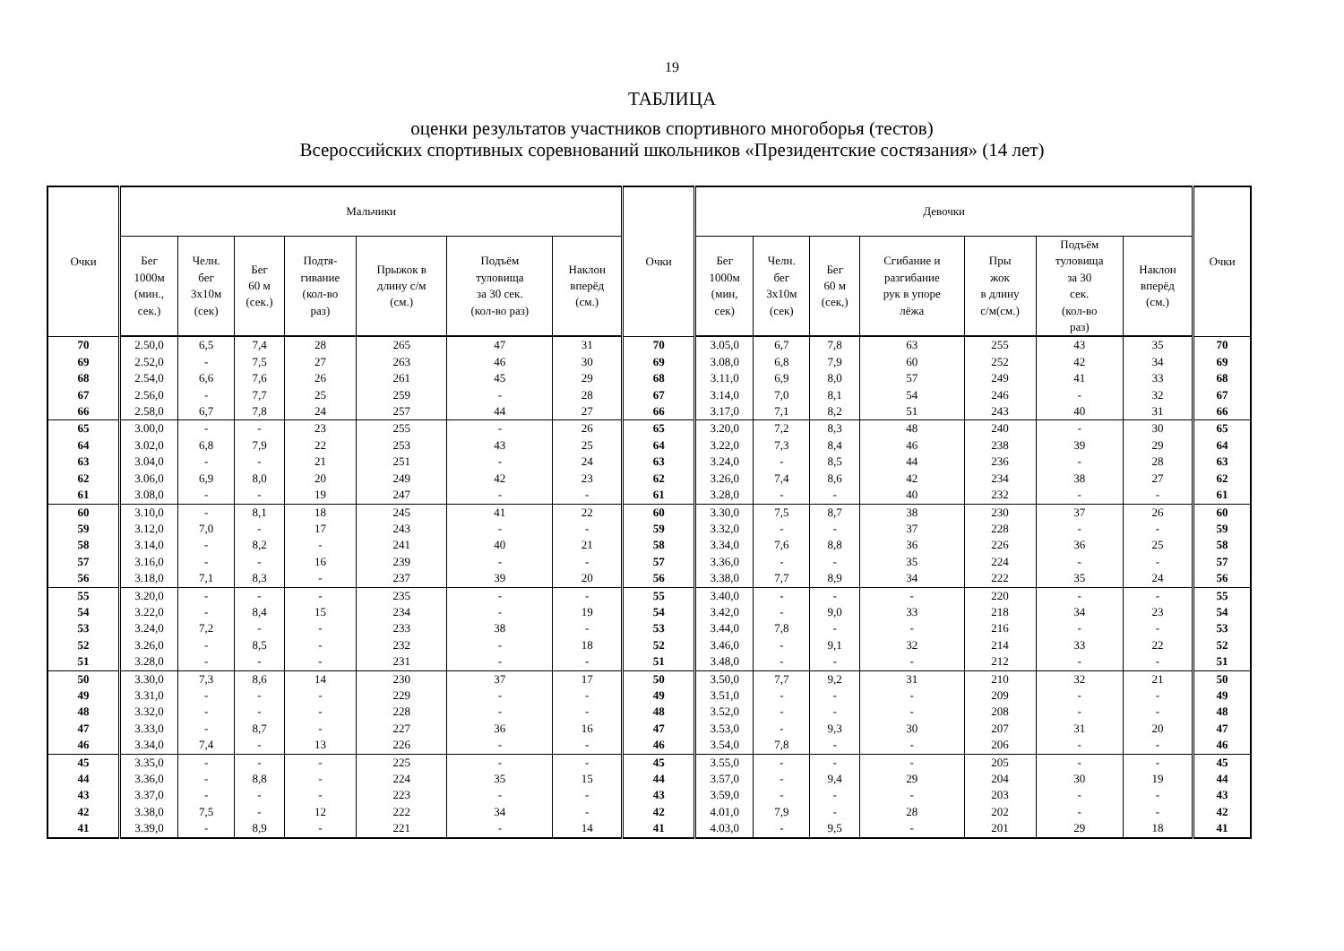19
ТАБЛИЦА
оценки результатов участников спортивного многоборья (тестов)
Всероссийских спортивных соревнований школьников «Президентские состязания» (14 лет)
| Очки | Мальчики | | | | | | | Очки | Девочки | | | | | | | Очки |
| --- | --- | --- | --- | --- | --- | --- | --- | --- | --- | --- | --- | --- | --- | --- | --- | --- |
| | Бег 1000м (мин., сек.) | Челн. бег 3х10м (сек) | Бег 60 м (сек.) | Подтя- гивание (кол-во раз) | Прыжок в длину с/м (см.) | Подъём туловища за 30 сек. (кол-во раз) | Наклон вперёд (см.) | | Бег 1000м (мин, сек) | Челн. бег 3х10м (сек) | Бег 60 м (сек,) | Сгибание и разгибание рук в упоре лёжа | Пры жок в длину с/м(см.) | Подъём туловища за 30 сек. (кол-во раз) | Наклон вперёд (см.) | |
| 70 | 2.50,0 | 6,5 | 7,4 | 28 | 265 | 47 | 31 | 70 | 3.05,0 | 6,7 | 7,8 | 63 | 255 | 43 | 35 | 70 |
| 69 | 2.52,0 | - | 7,5 | 27 | 263 | 46 | 30 | 69 | 3.08,0 | 6,8 | 7,9 | 60 | 252 | 42 | 34 | 69 |
| 68 | 2.54,0 | 6,6 | 7,6 | 26 | 261 | 45 | 29 | 68 | 3.11,0 | 6,9 | 8,0 | 57 | 249 | 41 | 33 | 68 |
| 67 | 2.56,0 | - | 7,7 | 25 | 259 | - | 28 | 67 | 3.14,0 | 7,0 | 8,1 | 54 | 246 | - | 32 | 67 |
| 66 | 2.58,0 | 6,7 | 7,8 | 24 | 257 | 44 | 27 | 66 | 3.17,0 | 7,1 | 8,2 | 51 | 243 | 40 | 31 | 66 |
| 65 | 3.00,0 | - | - | 23 | 255 | - | 26 | 65 | 3.20,0 | 7,2 | 8,3 | 48 | 240 | - | 30 | 65 |
| 64 | 3.02,0 | 6,8 | 7,9 | 22 | 253 | 43 | 25 | 64 | 3.22,0 | 7,3 | 8,4 | 46 | 238 | 39 | 29 | 64 |
| 63 | 3.04,0 | - | - | 21 | 251 | - | 24 | 63 | 3.24,0 | - | 8,5 | 44 | 236 | - | 28 | 63 |
| 62 | 3.06,0 | 6,9 | 8,0 | 20 | 249 | 42 | 23 | 62 | 3.26,0 | 7,4 | 8,6 | 42 | 234 | 38 | 27 | 62 |
| 61 | 3.08,0 | - | - | 19 | 247 | - | - | 61 | 3.28,0 | - | - | 40 | 232 | - | - | 61 |
| 60 | 3.10,0 | - | 8,1 | 18 | 245 | 41 | 22 | 60 | 3.30,0 | 7,5 | 8,7 | 38 | 230 | 37 | 26 | 60 |
| 59 | 3.12,0 | 7,0 | - | 17 | 243 | - | - | 59 | 3.32,0 | - | - | 37 | 228 | - | - | 59 |
| 58 | 3.14,0 | - | 8,2 | - | 241 | 40 | 21 | 58 | 3.34,0 | 7,6 | 8,8 | 36 | 226 | 36 | 25 | 58 |
| 57 | 3.16,0 | - | - | 16 | 239 | - | - | 57 | 3.36,0 | - | - | 35 | 224 | - | - | 57 |
| 56 | 3.18,0 | 7,1 | 8,3 | - | 237 | 39 | 20 | 56 | 3.38,0 | 7,7 | 8,9 | 34 | 222 | 35 | 24 | 56 |
| 55 | 3.20,0 | - | - | - | 235 | - | - | 55 | 3.40,0 | - | - | - | 220 | - | - | 55 |
| 54 | 3.22,0 | - | 8,4 | 15 | 234 | - | 19 | 54 | 3.42,0 | - | 9,0 | 33 | 218 | 34 | 23 | 54 |
| 53 | 3.24,0 | 7,2 | - | - | 233 | 38 | - | 53 | 3.44,0 | 7,8 | - | - | 216 | - | - | 53 |
| 52 | 3.26,0 | - | 8,5 | - | 232 | - | 18 | 52 | 3.46,0 | - | 9,1 | 32 | 214 | 33 | 22 | 52 |
| 51 | 3.28,0 | - | - | - | 231 | - | - | 51 | 3.48,0 | - | - | - | 212 | - | - | 51 |
| 50 | 3.30,0 | 7,3 | 8,6 | 14 | 230 | 37 | 17 | 50 | 3.50,0 | 7,7 | 9,2 | 31 | 210 | 32 | 21 | 50 |
| 49 | 3.31,0 | - | - | - | 229 | - | - | 49 | 3.51,0 | - | - | - | 209 | - | - | 49 |
| 48 | 3.32,0 | - | - | - | 228 | - | - | 48 | 3.52,0 | - | - | - | 208 | - | - | 48 |
| 47 | 3.33,0 | - | 8,7 | - | 227 | 36 | 16 | 47 | 3.53,0 | - | 9,3 | 30 | 207 | 31 | 20 | 47 |
| 46 | 3.34,0 | 7,4 | - | 13 | 226 | - | - | 46 | 3.54,0 | 7,8 | - | - | 206 | - | - | 46 |
| 45 | 3.35,0 | - | - | - | 225 | - | - | 45 | 3.55,0 | - | - | - | 205 | - | - | 45 |
| 44 | 3.36,0 | - | 8,8 | - | 224 | 35 | 15 | 44 | 3.57,0 | - | 9,4 | 29 | 204 | 30 | 19 | 44 |
| 43 | 3.37,0 | - | - | - | 223 | - | - | 43 | 3.59,0 | - | - | - | 203 | - | - | 43 |
| 42 | 3.38,0 | 7,5 | - | 12 | 222 | 34 | - | 42 | 4.01,0 | 7,9 | - | 28 | 202 | - | - | 42 |
| 41 | 3.39,0 | - | 8,9 | - | 221 | - | 14 | 41 | 4.03,0 | - | 9,5 | - | 201 | 29 | 18 | 41 |